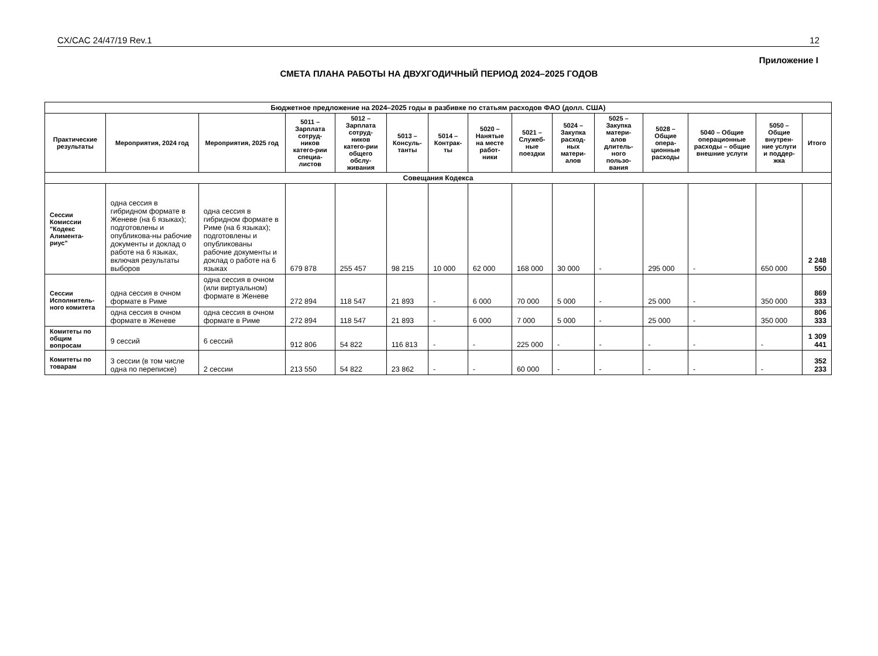CX/CAC 24/47/19 Rev.1 12
Приложение I
СМЕТА ПЛАНА РАБОТЫ НА ДВУХГОДИЧНЫЙ ПЕРИОД 2024–2025 ГОДОВ
| Бюджетное предложение на 2024–2025 годы в разбивке по статьям расходов ФАО (долл. США) | | | | | | | | | | | | | | |
| Практические результаты | Мероприятия, 2024 год | Мероприятия, 2025 год | 5011 – Зарплата сотруд-ников катего-рии специа-листов | 5012 – Зарплата сотруд-ников катего-рии общего обслу-живания | 5013 – Консуль-танты | 5014 – Контрак-ты | 5020 – Нанятые на месте работ-ники | 5021 – Служеб-ные поездки | 5024 – Закупка расход-ных матери-алов | 5025 – Закупка матери-алов длитель-ного пользо-вания | 5028 – Общие опера-ционные расходы | 5040 – Общие операционные расходы – общие внешние услуги | 5050 – Общие внутрен-ние услуги и поддер-жка | Итого |
| Совещания Кодекса | | | | | | | | | | | | | | |
| Сессии Комиссии "Кодекс Алимента-риус" | одна сессия в гибридном формате в Женеве (на 6 языках); подготовлены и опубликова-ны рабочие документы и доклад о работе на 6 языках, включая результаты выборов | одна сессия в гибридном формате в Риме (на 6 языках); подготовлены и опубликованы рабочие документы и доклад о работе на 6 языках | 679 878 | 255 457 | 98 215 | 10 000 | 62 000 | 168 000 | 30 000 | - | 295 000 | - | 650 000 | 2 248 550 |
| Сессии Исполнитель-ного комитета | одна сессия в очном формате в Риме | одна сессия в очном (или виртуальном) формате в Женеве | 272 894 | 118 547 | 21 893 | - | 6 000 | 70 000 | 5 000 | - | 25 000 | - | 350 000 | 869 333 |
| | одна сессия в очном формате в Женеве | одна сессия в очном формате в Риме | 272 894 | 118 547 | 21 893 | - | 6 000 | 7 000 | 5 000 | - | 25 000 | - | 350 000 | 806 333 |
| Комитеты по общим вопросам | 9 сессий | 6 сессий | 912 806 | 54 822 | 116 813 | - | - | 225 000 | - | - | - | - | - | 1 309 441 |
| Комитеты по товарам | 3 сессии (в том числе одна по переписке) | 2 сессии | 213 550 | 54 822 | 23 862 | - | - | 60 000 | - | - | - | - | - | 352 233 |